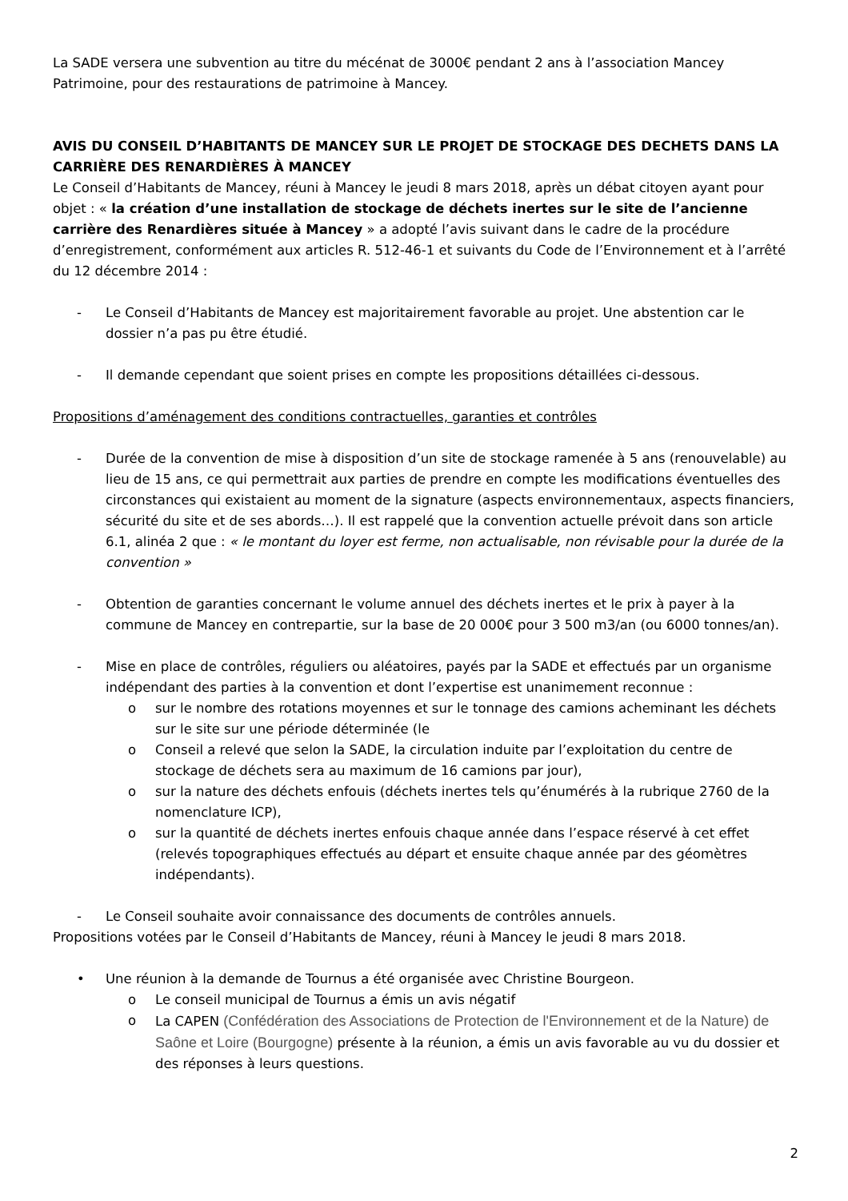La SADE versera une subvention au titre du mécénat de 3000€ pendant 2 ans à l’association Mancey Patrimoine, pour des restaurations de patrimoine à Mancey.
AVIS DU CONSEIL D’HABITANTS DE MANCEY SUR LE PROJET DE STOCKAGE DES DECHETS DANS LA CARRIÈRE DES RENARDIÈRES À MANCEY
Le Conseil d’Habitants de Mancey, réuni à Mancey le jeudi 8 mars 2018, après un débat citoyen ayant pour objet : « la création d’une installation de stockage de déchets inertes sur le site de l’ancienne carrière des Renardières située à Mancey » a adopté l’avis suivant dans le cadre de la procédure d’enregistrement, conformément aux articles R. 512-46-1 et suivants du Code de l’Environnement et à l’arrêté du 12 décembre 2014 :
- Le Conseil d’Habitants de Mancey est majoritairement favorable au projet. Une abstention car le dossier n’a pas pu être étudié.
- Il demande cependant que soient prises en compte les propositions détaillées ci-dessous.
Propositions d’aménagement des conditions contractuelles, garanties et contrôles
- Durée de la convention de mise à disposition d’un site de stockage ramenée à 5 ans (renouvelable) au lieu de 15 ans, ce qui permettrait aux parties de prendre en compte les modifications éventuelles des circonstances qui existaient au moment de la signature (aspects environnementaux, aspects financiers, sécurité du site et de ses abords…). Il est rappelé que la convention actuelle prévoit dans son article 6.1, alinéa 2 que : « le montant du loyer est ferme, non actualisable, non révisable pour la durée de la convention »
- Obtention de garanties concernant le volume annuel des déchets inertes et le prix à payer à la commune de Mancey en contrepartie, sur la base de 20 000€ pour 3 500 m3/an (ou 6000 tonnes/an).
- Mise en place de contrôles, réguliers ou aléatoires, payés par la SADE et effectués par un organisme indépendant des parties à la convention et dont l’expertise est unanimement reconnue :
o sur le nombre des rotations moyennes et sur le tonnage des camions acheminant les déchets sur le site sur une période déterminée (le
o Conseil a relevé que selon la SADE, la circulation induite par l’exploitation du centre de stockage de déchets sera au maximum de 16 camions par jour),
o sur la nature des déchets enfouis (déchets inertes tels qu’énumérés à la rubrique 2760 de la nomenclature ICP),
o sur la quantité de déchets inertes enfouis chaque année dans l’espace réservé à cet effet (relevés topographiques effectués au départ et ensuite chaque année par des géomètres indépendants).
- Le Conseil souhaite avoir connaissance des documents de contrôles annuels.
Propositions votées par le Conseil d’Habitants de Mancey, réuni à Mancey le jeudi 8 mars 2018.
• Une réunion à la demande de Tournus a été organisée avec Christine Bourgeon.
o Le conseil municipal de Tournus a émis un avis négatif
o La CAPEN (Confédération des Associations de Protection de l'Environnement et de la Nature) de Saône et Loire (Bourgogne) présente à la réunion, a émis un avis favorable au vu du dossier et des réponses à leurs questions.
2